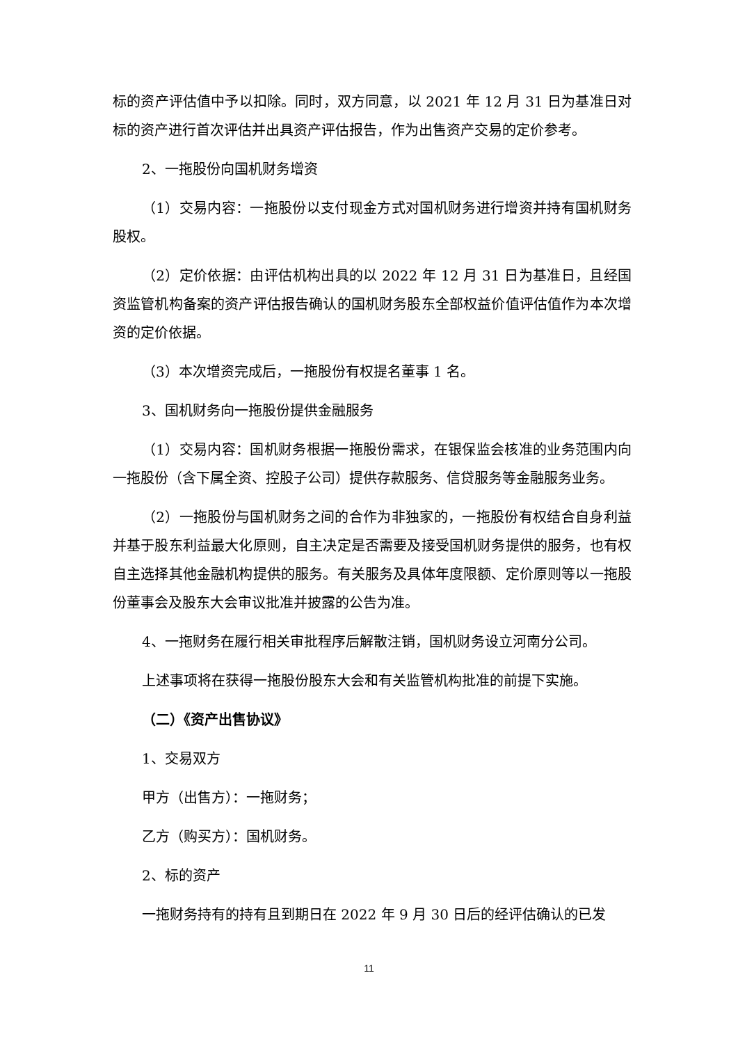标的资产评估值中予以扣除。同时，双方同意，以 2021 年 12 月 31 日为基准日对标的资产进行首次评估并出具资产评估报告，作为出售资产交易的定价参考。
2、一拖股份向国机财务增资
（1）交易内容：一拖股份以支付现金方式对国机财务进行增资并持有国机财务股权。
（2）定价依据：由评估机构出具的以 2022 年 12 月 31 日为基准日，且经国资监管机构备案的资产评估报告确认的国机财务股东全部权益价值评估值作为本次增资的定价依据。
（3）本次增资完成后，一拖股份有权提名董事 1 名。
3、国机财务向一拖股份提供金融服务
（1）交易内容：国机财务根据一拖股份需求，在银保监会核准的业务范围内向一拖股份（含下属全资、控股子公司）提供存款服务、信贷服务等金融服务业务。
（2）一拖股份与国机财务之间的合作为非独家的，一拖股份有权结合自身利益并基于股东利益最大化原则，自主决定是否需要及接受国机财务提供的服务，也有权自主选择其他金融机构提供的服务。有关服务及具体年度限额、定价原则等以一拖股份董事会及股东大会审议批准并披露的公告为准。
4、一拖财务在履行相关审批程序后解散注销，国机财务设立河南分公司。
上述事项将在获得一拖股份股东大会和有关监管机构批准的前提下实施。
（二）《资产出售协议》
1、交易双方
甲方（出售方）：一拖财务；
乙方（购买方）：国机财务。
2、标的资产
一拖财务持有的持有且到期日在 2022 年 9 月 30 日后的经评估确认的已发
11